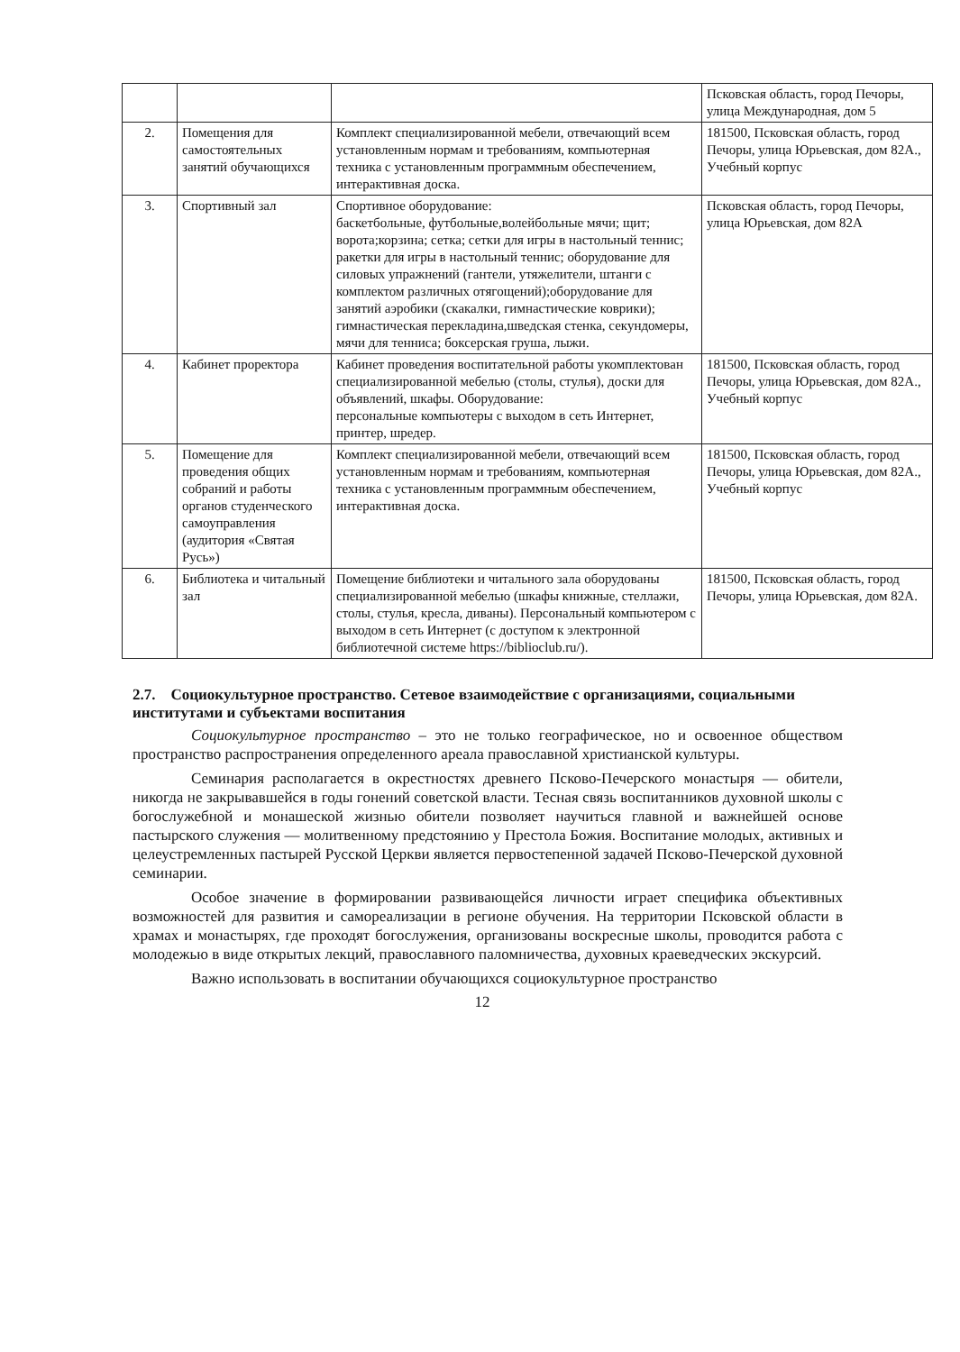| | | | Псковская область, город Печоры, улица Международная, дом 5 |
| 2. | Помещения для самостоятельных занятий обучающихся | Комплект специализированной мебели, отвечающий всем установленным нормам и требованиям, компьютерная техника с установленным программным обеспечением, интерактивная доска. | 181500, Псковская область, город Печоры, улица Юрьевская, дом 82А., Учебный корпус |
| 3. | Спортивный зал | Спортивное оборудование: баскетбольные, футбольные,волейбольные мячи; щит; ворота;корзина; сетка; сетки для игры в настольный теннис; ракетки для игры в настольный теннис; оборудование для силовых упражнений (гантели, утяжелители, штанги с комплектом различных отягощений);оборудование для занятий аэробики (скакалки, гимнастические коврики); гимнастическая перекладина,шведская стенка, секундомеры, мячи для тенниса; боксерская груша, лыжи. | Псковская область, город Печоры, улица Юрьевская, дом 82А |
| 4. | Кабинет проректора | Кабинет проведения воспитательной работы укомплектован специализированной мебелью (столы, стулья), доски для объявлений, шкафы. Оборудование: персональные компьютеры с выходом в сеть Интернет, принтер, шредер. | 181500, Псковская область, город Печоры, улица Юрьевская, дом 82А., Учебный корпус |
| 5. | Помещение для проведения общих собраний и работы органов студенческого самоуправления (аудитория «Святая Русь») | Комплект специализированной мебели, отвечающий всем установленным нормам и требованиям, компьютерная техника с установленным программным обеспечением, интерактивная доска. | 181500, Псковская область, город Печоры, улица Юрьевская, дом 82А., Учебный корпус |
| 6. | Библиотека и читальный зал | Помещение библиотеки и читального зала оборудованы специализированной мебелью (шкафы книжные, стеллажи, столы, стулья, кресла, диваны). Персональный компьютером с выходом в сеть Интернет (с доступом к электронной библиотечной системе https://biblioclub.ru/). | 181500, Псковская область, город Печоры, улица Юрьевская, дом 82А. |
2.7. Социокультурное пространство. Сетевое взаимодействие с организациями, социальными институтами и субъектами воспитания
Социокультурное пространство – это не только географическое, но и освоенное обществом пространство распространения определенного ареала православной христианской культуры.
Семинария располагается в окрестностях древнего Псково-Печерского монастыря — обители, никогда не закрывавшейся в годы гонений советской власти. Тесная связь воспитанников духовной школы с богослужебной и монашеской жизнью обители позволяет научиться главной и важнейшей основе пастырского служения — молитвенному предстоянию у Престола Божия. Воспитание молодых, активных и целеустремленных пастырей Русской Церкви является первостепенной задачей Псково-Печерской духовной семинарии.
Особое значение в формировании развивающейся личности играет специфика объективных возможностей для развития и самореализации в регионе обучения. На территории Псковской области в храмах и монастырях, где проходят богослужения, организованы воскресные школы, проводится работа с молодежью в виде открытых лекций, православного паломничества, духовных краеведческих экскурсий.
Важно использовать в воспитании обучающихся социокультурное пространство
12